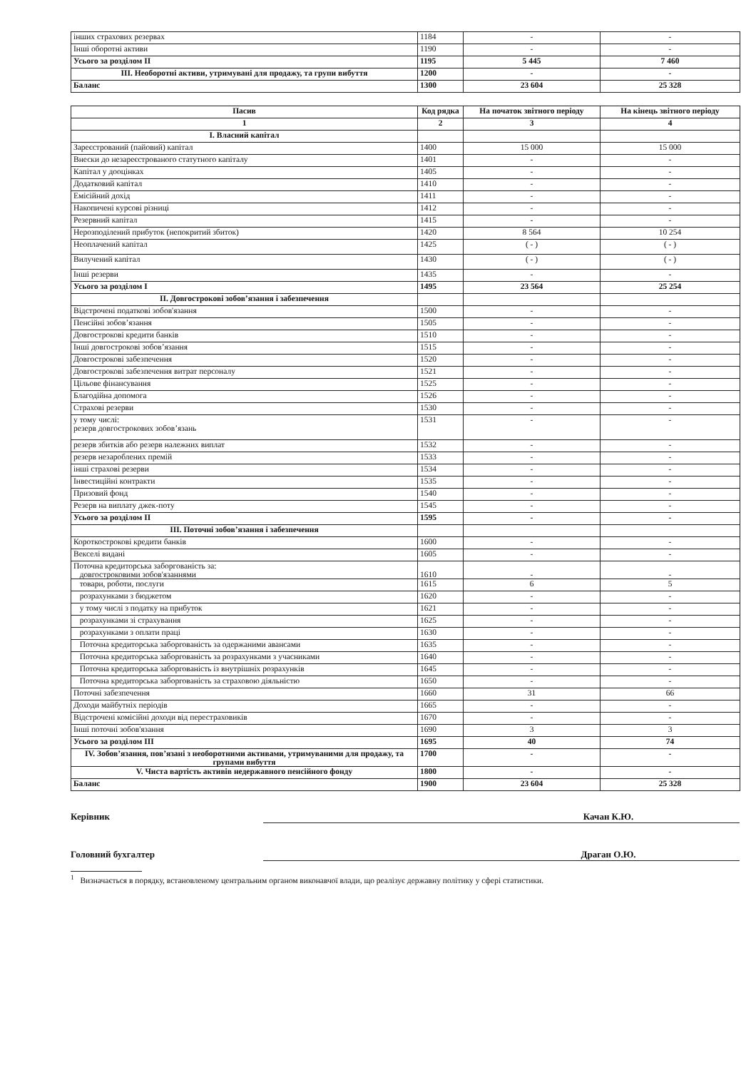| інших страхових резервах | 1184 | - | - |
| Інші оборотні активи | 1190 | - | - |
| Усього за розділом II | 1195 | 5 445 | 7 460 |
| III. Необоротні активи, утримувані для продажу, та групи вибуття | 1200 | - | - |
| Баланс | 1300 | 23 604 | 25 328 |
| Пасив | Код рядка | На початок звітного періоду | На кінець звітного періоду |
| --- | --- | --- | --- |
| 1 | 2 | 3 | 4 |
| I. Власний капітал | | | |
| Зареєстрований (пайовий) капітал | 1400 | 15 000 | 15 000 |
| Внески до незареєстрованого статутного капіталу | 1401 | - | - |
| Капітал у дооцінках | 1405 | - | - |
| Додатковий капітал | 1410 | - | - |
| Емісійний дохід | 1411 | - | - |
| Накопичені курсові різниці | 1412 | - | - |
| Резервний капітал | 1415 | - | - |
| Нерозподілений прибуток (непокритий збиток) | 1420 | 8 564 | 10 254 |
| Неоплачений капітал | 1425 | ( - ) | ( - ) |
| Вилучений капітал | 1430 | ( - ) | ( - ) |
| Інші резерви | 1435 | - | - |
| Усього за розділом I | 1495 | 23 564 | 25 254 |
| II. Довгострокові зобов’язання і забезпечення | | | |
| Відстрочені податкові зобов'язання | 1500 | - | - |
| Пенсійні зобов’язання | 1505 | - | - |
| Довгострокові кредити банків | 1510 | - | - |
| Інші довгострокові зобов’язання | 1515 | - | - |
| Довгострокові забезпечення | 1520 | - | - |
| Довгострокові забезпечення витрат персоналу | 1521 | - | - |
| Цільове фінансування | 1525 | - | - |
| Благодійна допомога | 1526 | - | - |
| Страхові резерви | 1530 | - | - |
| у тому числі: резерв довгострокових зобов’язань | 1531 | - | - |
| резерв збитків або резерв належних виплат | 1532 | - | - |
| резерв незароблених премій | 1533 | - | - |
| інші страхові резерви | 1534 | - | - |
| Інвестиційні контракти | 1535 | - | - |
| Призовий фонд | 1540 | - | - |
| Резерв на виплату джек-поту | 1545 | - | - |
| Усього за розділом II | 1595 | - | - |
| III. Поточні зобов’язання і забезпечення | | | |
| Короткострокові кредити банків | 1600 | - | - |
| Векселі видані | 1605 | - | - |
| Поточна кредиторська заборгованість за: довгостроковими зобов'язаннями | 1610 | - | - |
| товари, роботи, послуги | 1615 | 6 | 5 |
| розрахунками з бюджетом | 1620 | - | - |
| у тому числі з податку на прибуток | 1621 | - | - |
| розрахунками зі страхування | 1625 | - | - |
| розрахунками з оплати праці | 1630 | - | - |
| Поточна кредиторська заборгованість за одержаними авансами | 1635 | - | - |
| Поточна кредиторська заборгованість за розрахунками з учасниками | 1640 | - | - |
| Поточна кредиторська заборгованість із внутрішніх розрахунків | 1645 | - | - |
| Поточна кредиторська заборгованість за страховою діяльністю | 1650 | - | - |
| Поточні забезпечення | 1660 | 31 | 66 |
| Доходи майбутніх періодів | 1665 | - | - |
| Відстрочені комісійні доходи від перестраховиків | 1670 | - | - |
| Інші поточні зобов'язання | 1690 | 3 | 3 |
| Усього за розділом III | 1695 | 40 | 74 |
| IV. Зобов’язання, пов’язані з необоротними активами, утримуваними для продажу, та групами вибуття | 1700 | - | - |
| V. Чиста вартість активів недержавного пенсійного фонду | 1800 | - | - |
| Баланс | 1900 | 23 604 | 25 328 |
Керівник Качан К.Ю.
Головний бухгалтер Драган О.Ю.
<sup>1</sup> Визначається в порядку, встановленому центральним органом виконавчої влади, що реалізує державну політику у сфері статистики.